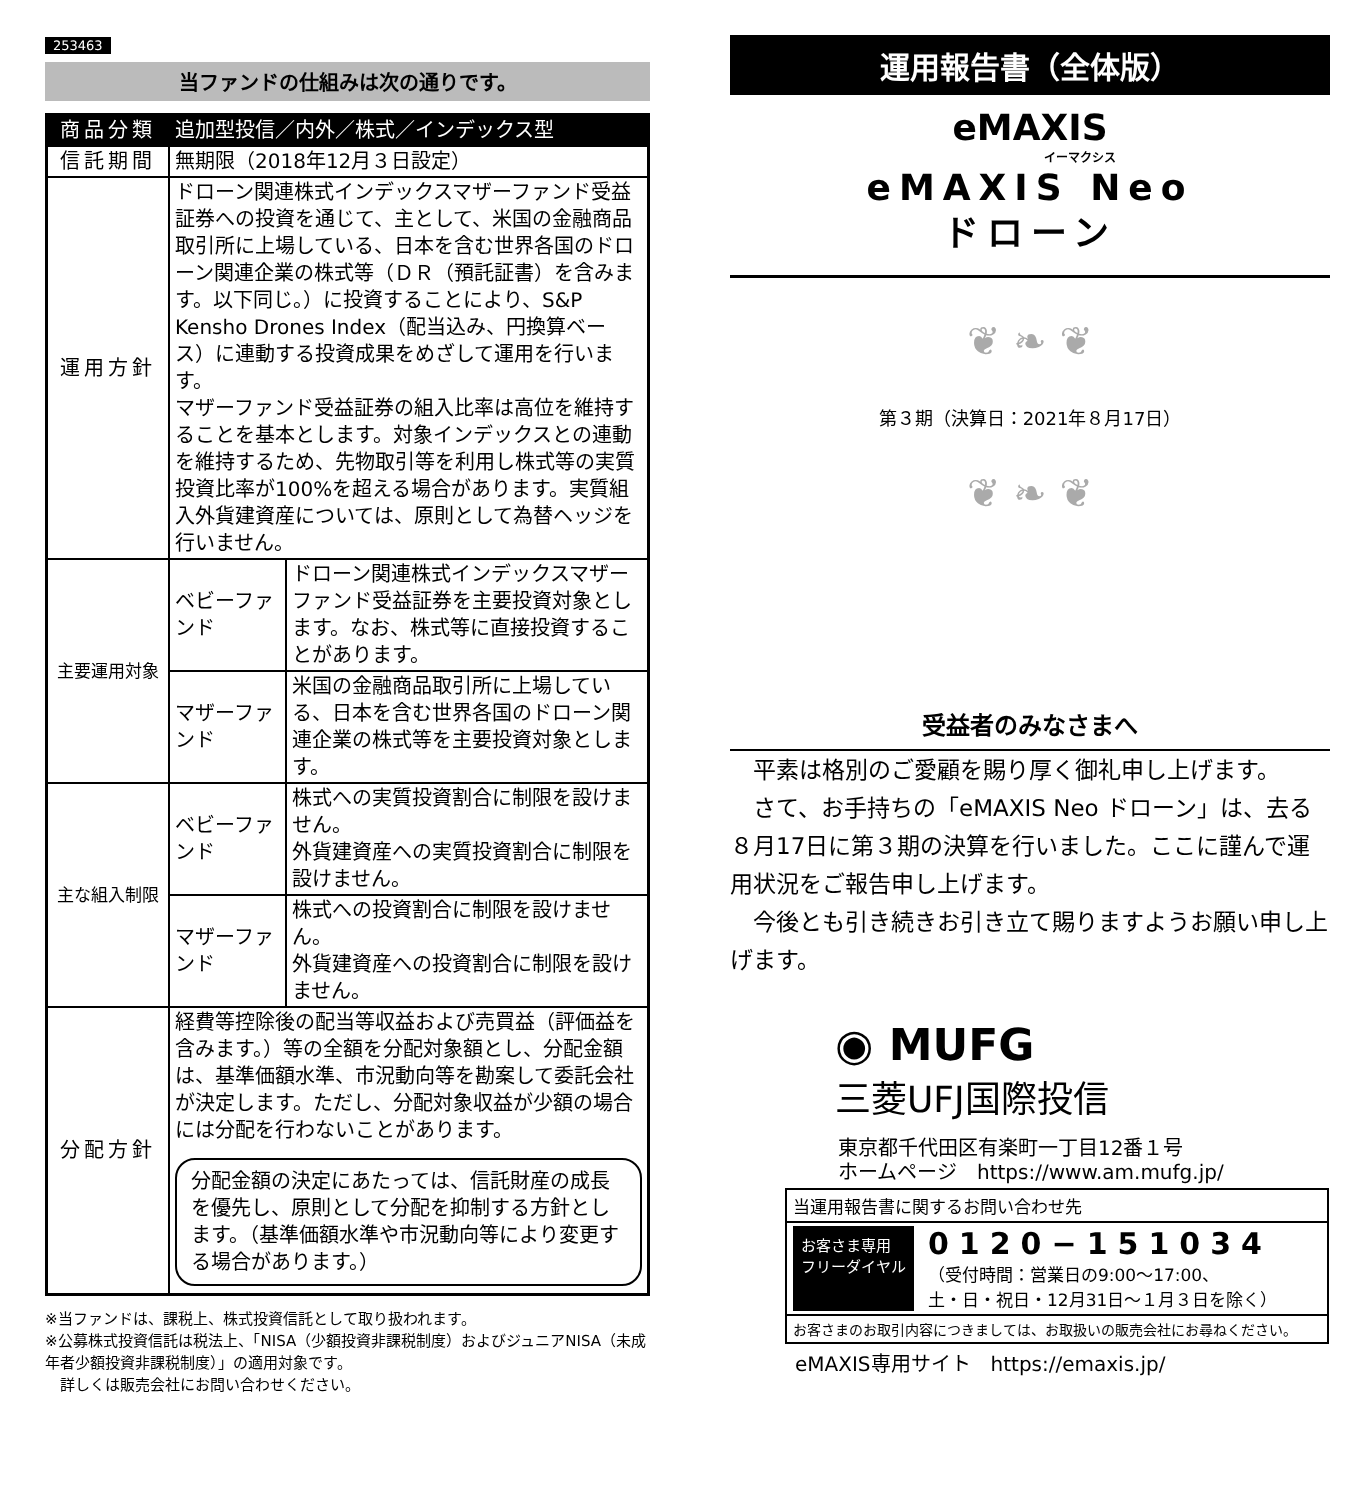253463
当ファンドの仕組みは次の通りです。
| 商品分類 | 追加型投信／内外／株式／インデックス型 | |
| 信託期間 | 無期限（2018年12月３日設定） | |
| 運用方針 | ドローン関連株式インデックスマザーファンド受益証券への投資を通じて、主として、米国の金融商品取引所に上場している、日本を含む世界各国のドローン関連企業の株式等（ＤＲ（預託証書）を含みます。以下同じ。）に投資することにより、S&P Kensho Drones Index（配当込み、円換算ベース）に連動する投資成果をめざして運用を行います。 マザーファンド受益証券の組入比率は高位を維持することを基本とします。対象インデックスとの連動を維持するため、先物取引等を利用し株式等の実質投資比率が100%を超える場合があります。実質組入外貨建資産については、原則として為替ヘッジを行いません。 | |
| 主要運用対象 | ベビーファンド | ドローン関連株式インデックスマザーファンド受益証券を主要投資対象とします。なお、株式等に直接投資することがあります。 |
| | マザーファンド | 米国の金融商品取引所に上場している、日本を含む世界各国のドローン関連企業の株式等を主要投資対象とします。 |
| 主な組入制限 | ベビーファンド | 株式への実質投資割合に制限を設けません。 外貨建資産への実質投資割合に制限を設けません。 |
| | マザーファンド | 株式への投資割合に制限を設けません。 外貨建資産への投資割合に制限を設けません。 |
| 分配方針 | 経費等控除後の配当等収益および売買益（評価益を含みます。）等の全額を分配対象額とし、分配金額は、基準価額水準、市況動向等を勘案して委託会社が決定します。ただし、分配対象収益が少額の場合には分配を行わないことがあります。 分配金額の決定にあたっては、信託財産の成長を優先し、原則として分配を抑制する方針とします。（基準価額水準や市況動向等により変更する場合があります。） | |
※当ファンドは、課税上、株式投資信託として取り扱われます。
※公募株式投資信託は税法上、「NISA（少額投資非課税制度）およびジュニアNISA（未成年者少額投資非課税制度）」の適用対象です。
　詳しくは販売会社にお問い合わせください。
運用報告書（全体版）
eMAXIS
イーマクシス
eMAXIS Neo
ドローン
❦ ❧ ❦
第３期（決算日：2021年８月17日）
❦ ❧ ❦
受益者のみなさまへ
平素は格別のご愛顧を賜り厚く御礼申し上げます。
さて、お手持ちの「eMAXIS Neo ドローン」は、去る８月17日に第３期の決算を行いました。ここに謹んで運用状況をご報告申し上げます。
今後とも引き続きお引き立て賜りますようお願い申し上げます。
◉ MUFG
三菱UFJ国際投信
東京都千代田区有楽町一丁目12番１号
ホームページ　https://www.am.mufg.jp/
当運用報告書に関するお問い合わせ先
お客さま専用
フリーダイヤル 0120−151034
（受付時間：営業日の9:00〜17:00、
土・日・祝日・12月31日〜１月３日を除く）
お客さまのお取引内容につきましては、お取扱いの販売会社にお尋ねください。
eMAXIS専用サイト　https://emaxis.jp/